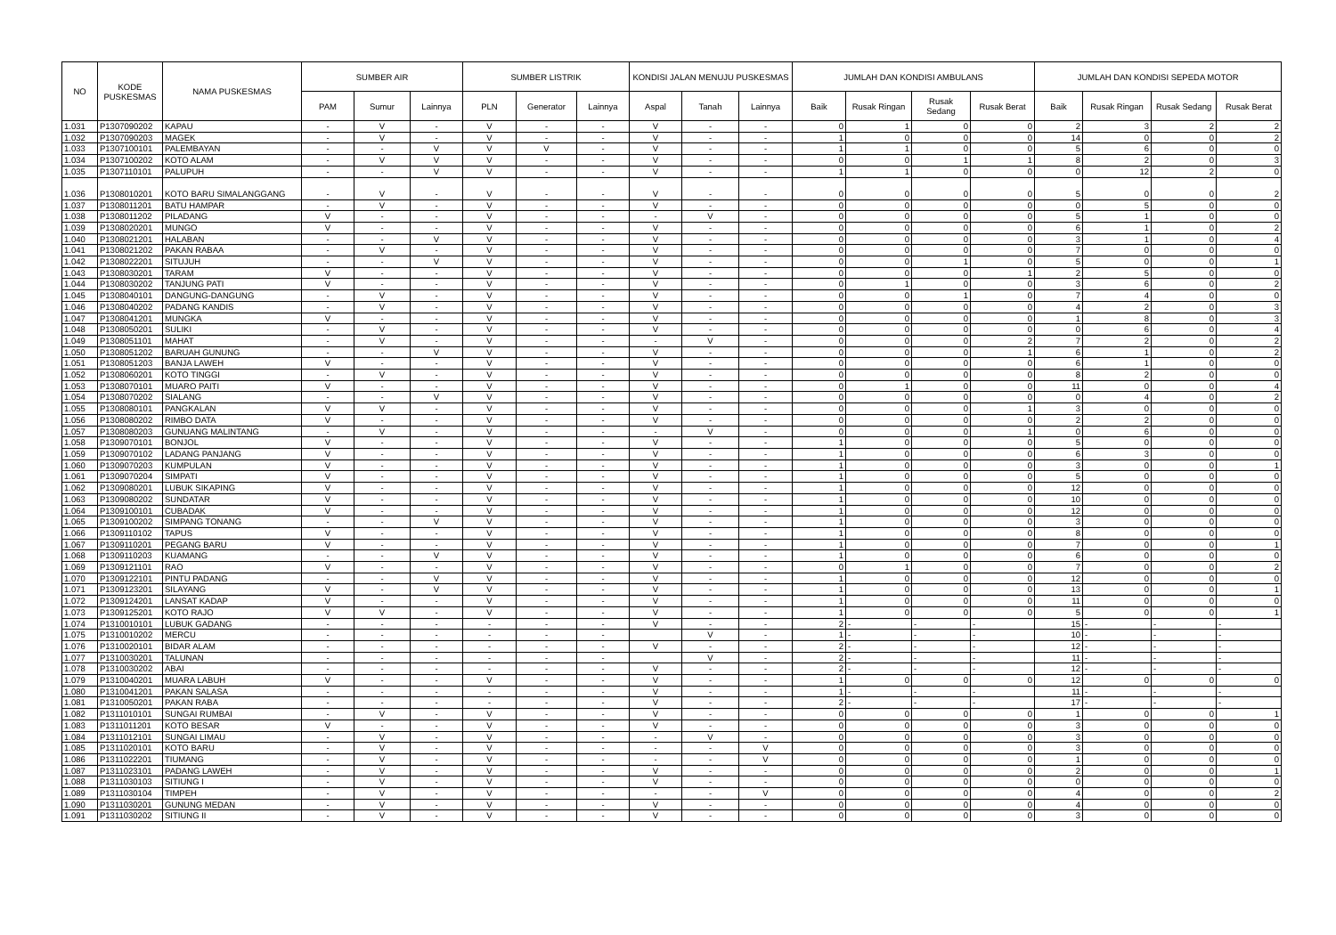| NO | KODE PUSKESMAS | NAMA PUSKESMAS | SUMBER AIR | | | SUMBER LISTRIK | | | KONDISI JALAN MENUJU PUSKESMAS | | | JUMLAH DAN KONDISI AMBULANS | | | | JUMLAH DAN KONDISI SEPEDA MOTOR | | | |
| --- | --- | --- | --- | --- | --- | --- | --- | --- | --- | --- | --- | --- | --- | --- | --- | --- | --- | --- | --- |
| | | | PAM | Sumur | Lainnya | PLN | Generator | Lainnya | Aspal | Tanah | Lainnya | Baik | Rusak Ringan | Rusak Sedang | Rusak Berat | Baik | Rusak Ringan | Rusak Sedang | Rusak Berat |
| 1.031 | P1307090202 | KAPAU | - | V | - | V | - | - | V | - | - | 0 | 1 | 0 | 0 | 2 | 3 | 2 | 2 |
| 1.032 | P1307090203 | MAGEK | - | V | - | V | - | - | V | - | - | 1 | 0 | 0 | 0 | 14 | 0 | 0 | 2 |
| 1.033 | P1307100101 | PALEMBAYAN | - | - | V | V | V | - | V | - | - | 1 | 1 | 0 | 0 | 5 | 6 | 0 | 0 |
| 1.034 | P1307100202 | KOTO ALAM | - | V | V | V | - | - | V | - | - | 0 | 0 | 1 | 1 | 8 | 2 | 0 | 3 |
| 1.035 | P1307110101 | PALUPUH | - | - | V | V | - | - | V | - | - | 1 | 1 | 0 | 0 | 0 | 12 | 2 | 0 |
| 1.036 | P1308010201 | KOTO BARU SIMALANGGANG | - | V | - | V | - | - | V | - | - | 0 | 0 | 0 | 0 | 5 | 0 | 0 | 2 |
| 1.037 | P1308011201 | BATU HAMPAR | - | V | - | V | - | - | V | - | - | 0 | 0 | 0 | 0 | 0 | 5 | 0 | 0 |
| 1.038 | P1308011202 | PILADANG | V | - | - | V | - | - | - | V | - | 0 | 0 | 0 | 0 | 5 | 1 | 0 | 0 |
| 1.039 | P1308020201 | MUNGO | V | - | - | V | - | - | V | - | - | 0 | 0 | 0 | 0 | 6 | 1 | 0 | 2 |
| 1.040 | P1308021201 | HALABAN | - | - | V | V | - | - | V | - | - | 0 | 0 | 0 | 0 | 3 | 1 | 0 | 4 |
| 1.041 | P1308021202 | PAKAN RABAA | - | V | - | V | - | - | V | - | - | 0 | 0 | 0 | 0 | 7 | 0 | 0 | 0 |
| 1.042 | P1308022201 | SITUJUH | - | - | V | V | - | - | V | - | - | 0 | 0 | 1 | 0 | 5 | 0 | 0 | 1 |
| 1.043 | P1308030201 | TARAM | V | - | - | V | - | - | V | - | - | 0 | 0 | 0 | 1 | 2 | 5 | 0 | 0 |
| 1.044 | P1308030202 | TANJUNG PATI | V | - | - | V | - | - | V | - | - | 0 | 1 | 0 | 0 | 3 | 6 | 0 | 2 |
| 1.045 | P1308040101 | DANGUNG-DANGUNG | - | V | - | V | - | - | V | - | - | 0 | 0 | 1 | 0 | 7 | 4 | 0 | 0 |
| 1.046 | P1308040202 | PADANG KANDIS | - | V | - | V | - | - | V | - | - | 0 | 0 | 0 | 0 | 4 | 2 | 0 | 3 |
| 1.047 | P1308041201 | MUNGKA | V | - | - | V | - | - | V | - | - | 0 | 0 | 0 | 0 | 1 | 8 | 0 | 3 |
| 1.048 | P1308050201 | SULIKI | - | V | - | V | - | - | V | - | - | 0 | 0 | 0 | 0 | 0 | 6 | 0 | 4 |
| 1.049 | P1308051101 | MAHAT | - | V | - | V | - | - | - | V | - | 0 | 0 | 0 | 2 | 7 | 2 | 0 | 2 |
| 1.050 | P1308051202 | BARUAH GUNUNG | - | - | V | V | - | - | V | - | - | 0 | 0 | 0 | 1 | 6 | 1 | 0 | 2 |
| 1.051 | P1308051203 | BANJA LAWEH | V | - | - | V | - | - | V | - | - | 0 | 0 | 0 | 0 | 6 | 1 | 0 | 0 |
| 1.052 | P1308060201 | KOTO TINGGI | - | V | - | V | - | - | V | - | - | 0 | 0 | 0 | 0 | 8 | 2 | 0 | 0 |
| 1.053 | P1308070101 | MUARO PAITI | V | - | - | V | - | - | V | - | - | 0 | 1 | 0 | 0 | 11 | 0 | 0 | 4 |
| 1.054 | P1308070202 | SIALANG | - | - | V | V | - | - | V | - | - | 0 | 0 | 0 | 0 | 0 | 4 | 0 | 2 |
| 1.055 | P1308080101 | PANGKALAN | V | V | - | V | - | - | V | - | - | 0 | 0 | 0 | 1 | 3 | 0 | 0 | 0 |
| 1.056 | P1308080202 | RIMBO DATA | V | - | - | V | - | - | V | - | - | 0 | 0 | 0 | 0 | 2 | 2 | 0 | 0 |
| 1.057 | P1308080203 | GUNUANG MALINTANG | - | V | - | V | - | - | - | V | - | 0 | 0 | 0 | 1 | 0 | 6 | 0 | 0 |
| 1.058 | P1309070101 | BONJOL | V | - | - | V | - | - | V | - | - | 1 | 0 | 0 | 0 | 5 | 0 | 0 | 0 |
| 1.059 | P1309070102 | LADANG PANJANG | V | - | - | V | - | - | V | - | - | 1 | 0 | 0 | 0 | 6 | 3 | 0 | 0 |
| 1.060 | P1309070203 | KUMPULAN | V | - | - | V | - | - | V | - | - | 1 | 0 | 0 | 0 | 3 | 0 | 0 | 1 |
| 1.061 | P1309070204 | SIMPATI | V | - | - | V | - | - | V | - | - | 1 | 0 | 0 | 0 | 5 | 0 | 0 | 0 |
| 1.062 | P1309080201 | LUBUK SIKAPING | V | - | - | V | - | - | V | - | - | 1 | 0 | 0 | 0 | 12 | 0 | 0 | 0 |
| 1.063 | P1309080202 | SUNDATAR | V | - | - | V | - | - | V | - | - | 1 | 0 | 0 | 0 | 10 | 0 | 0 | 0 |
| 1.064 | P1309100101 | CUBADAK | V | - | - | V | - | - | V | - | - | 1 | 0 | 0 | 0 | 12 | 0 | 0 | 0 |
| 1.065 | P1309100202 | SIMPANG TONANG | - | - | V | V | - | - | V | - | - | 1 | 0 | 0 | 0 | 3 | 0 | 0 | 0 |
| 1.066 | P1309110102 | TAPUS | V | - | - | V | - | - | V | - | - | 1 | 0 | 0 | 0 | 8 | 0 | 0 | 0 |
| 1.067 | P1309110201 | PEGANG BARU | V | - | - | V | - | - | V | - | - | 1 | 0 | 0 | 0 | 7 | 0 | 0 | 1 |
| 1.068 | P1309110203 | KUAMANG | - | - | V | V | - | - | V | - | - | 1 | 0 | 0 | 0 | 6 | 0 | 0 | 0 |
| 1.069 | P1309121101 | RAO | V | - | - | V | - | - | V | - | - | 0 | 1 | 0 | 0 | 7 | 0 | 0 | 2 |
| 1.070 | P1309122101 | PINTU PADANG | - | - | V | V | - | - | V | - | - | 1 | 0 | 0 | 0 | 12 | 0 | 0 | 0 |
| 1.071 | P1309123201 | SILAYANG | V | - | V | V | - | - | V | - | - | 1 | 0 | 0 | 0 | 13 | 0 | 0 | 1 |
| 1.072 | P1309124201 | LANSAT KADAP | V | - | - | V | - | - | V | - | - | 1 | 0 | 0 | 0 | 11 | 0 | 0 | 0 |
| 1.073 | P1309125201 | KOTO RAJO | V | V | - | V | - | - | V | - | - | 1 | 0 | 0 | 0 | 5 | 0 | 0 | 1 |
| 1.074 | P1310010101 | LUBUK GADANG | - | - | - | - | - | - | V | - | - | 2 | - | - | - | 15 | - | - | - |
| 1.075 | P1310010202 | MERCU | - | - | - | - | - | - | | V | - | 1 | - | - | - | 10 | - | - | - |
| 1.076 | P1310020101 | BIDAR ALAM | - | - | - | - | - | - | V | - | - | 2 | - | - | - | 12 | - | - | - |
| 1.077 | P1310030201 | TALUNAN | - | - | - | - | - | - | | V | - | 2 | - | - | - | 11 | - | - | - |
| 1.078 | P1310030202 | ABAI | - | - | - | - | - | - | V | - | - | 2 | - | - | - | 12 | - | - | - |
| 1.079 | P1310040201 | MUARA LABUH | V | - | - | V | - | - | V | - | - | 1 | 0 | 0 | 0 | 12 | 0 | 0 | 0 |
| 1.080 | P1310041201 | PAKAN SALASA | - | - | - | - | - | - | V | - | - | 1 | - | - | - | 11 | - | - | - |
| 1.081 | P1310050201 | PAKAN RABA | - | - | - | - | - | - | V | - | - | 2 | - | - | - | 17 | - | - | - |
| 1.082 | P1311010101 | SUNGAI RUMBAI | - | V | - | V | - | - | V | - | - | 0 | 0 | 0 | 0 | 1 | 0 | 0 | 1 |
| 1.083 | P1311011201 | KOTO BESAR | V | - | - | V | - | - | V | - | - | 0 | 0 | 0 | 0 | 3 | 0 | 0 | 0 |
| 1.084 | P1311012101 | SUNGAI LIMAU | - | V | - | V | - | - | - | V | - | 0 | 0 | 0 | 0 | 3 | 0 | 0 | 0 |
| 1.085 | P1311020101 | KOTO BARU | - | V | - | V | - | - | - | - | V | 0 | 0 | 0 | 0 | 3 | 0 | 0 | 0 |
| 1.086 | P1311022201 | TIUMANG | - | V | - | V | - | - | - | - | V | 0 | 0 | 0 | 0 | 1 | 0 | 0 | 0 |
| 1.087 | P1311023101 | PADANG LAWEH | - | V | - | V | - | - | V | - | - | 0 | 0 | 0 | 0 | 2 | 0 | 0 | 1 |
| 1.088 | P1311030103 | SITIUNG I | - | V | - | V | - | - | V | - | - | 0 | 0 | 0 | 0 | 0 | 0 | 0 | 0 |
| 1.089 | P1311030104 | TIMPEH | - | V | - | V | - | - | - | - | V | 0 | 0 | 0 | 0 | 4 | 0 | 0 | 2 |
| 1.090 | P1311030201 | GUNUNG MEDAN | - | V | - | V | - | - | V | - | - | 0 | 0 | 0 | 0 | 4 | 0 | 0 | 0 |
| 1.091 | P1311030202 | SITIUNG II | - | V | - | V | - | - | V | - | - | 0 | 0 | 0 | 0 | 3 | 0 | 0 | 0 |